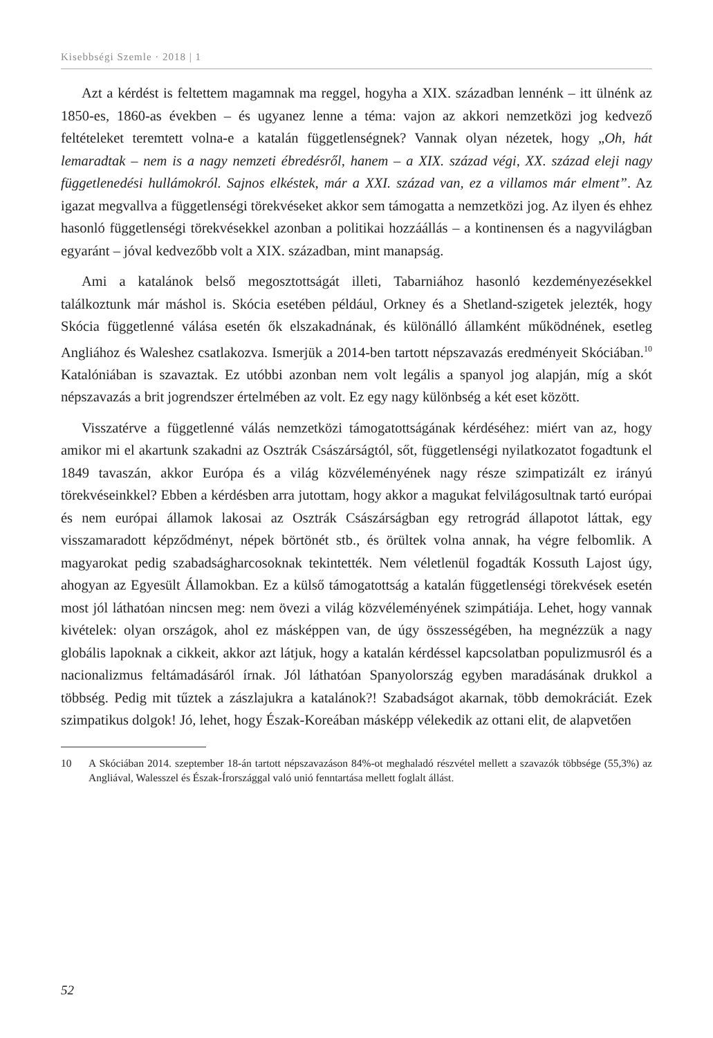Kisebbségi Szemle · 2018 | 1
Azt a kérdést is feltettem magamnak ma reggel, hogyha a XIX. században lennénk – itt ülnénk az 1850-es, 1860-as években – és ugyanez lenne a téma: vajon az akkori nemzetközi jog kedvező feltételeket teremtett volna-e a katalán függetlenségnek? Vannak olyan nézetek, hogy „Oh, hát lemaradtak – nem is a nagy nemzeti ébredésről, hanem – a XIX. század végi, XX. század eleji nagy függetlenedési hullámokról. Sajnos elkéstek, már a XXI. század van, ez a villamos már elment”. Az igazat megvallva a függetlenségi törekvéseket akkor sem támogatta a nemzetközi jog. Az ilyen és ehhez hasonló függetlenségi törekvésekkel azonban a politikai hozzáállás – a kontinensen és a nagyvilágban egyaránt – jóval kedvezőbb volt a XIX. században, mint manapság.
Ami a katalánok belső megosztottságát illeti, Tabarniához hasonló kezdeményezésekkel találkoztunk már máshol is. Skócia esetében például, Orkney és a Shetland-szigetek jelezték, hogy Skócia függetlenné válása esetén ők elszakadnának, és különálló államként működnének, esetleg Angliához és Waleshez csatlakozva. Ismerjük a 2014-ben tartott népszavazás eredményeit Skóciában.<sup>10</sup> Katalóniában is szavaztak. Ez utóbbi azonban nem volt legális a spanyol jog alapján, míg a skót népszavazás a brit jogrendszer értelmében az volt. Ez egy nagy különbség a két eset között.
Visszatérve a függetlenné válás nemzetközi támogatottságának kérdéséhez: miért van az, hogy amikor mi el akartunk szakadni az Osztrák Császárságtól, sőt, függetlenségi nyilatkozatot fogadtunk el 1849 tavaszán, akkor Európa és a világ közvéleményének nagy része szimpatizált ez irányú törekvéseinkkel? Ebben a kérdésben arra jutottam, hogy akkor a magukat felvilágosultnak tartó európai és nem európai államok lakosai az Osztrák Császárságban egy retrográd állapotot láttak, egy visszamaradott képződményt, népek börtönét stb., és örültek volna annak, ha végre felbomlik. A magyarokat pedig szabadságharcosoknak tekintették. Nem véletlenül fogadták Kossuth Lajost úgy, ahogyan az Egyesült Államokban. Ez a külső támogatottság a katalán függetlenségi törekvések esetén most jól láthatóan nincsen meg: nem övezi a világ közvéleményének szimpátiája. Lehet, hogy vannak kivételek: olyan országok, ahol ez másképpen van, de úgy összességében, ha megnézzük a nagy globális lapoknak a cikkeit, akkor azt látjuk, hogy a katalán kérdéssel kapcsolatban populizmusról és a nacionalizmus feltámadásáról írnak. Jól láthatóan Spanyolország egyben maradásának drukkol a többség. Pedig mit tűztek a zászlajukra a katalánok?! Szabadságot akarnak, több demokráciát. Ezek szimpatikus dolgok! Jó, lehet, hogy Észak-Koreában másképp vélekedik az ottani elit, de alapvetően
10 A Skóciában 2014. szeptember 18-án tartott népszavazáson 84%-ot meghaladó részvétel mellett a szavazók többsége (55,3%) az Angliával, Walesszel és Észak-Írországgal való unió fenntartása mellett foglalt állást.
52